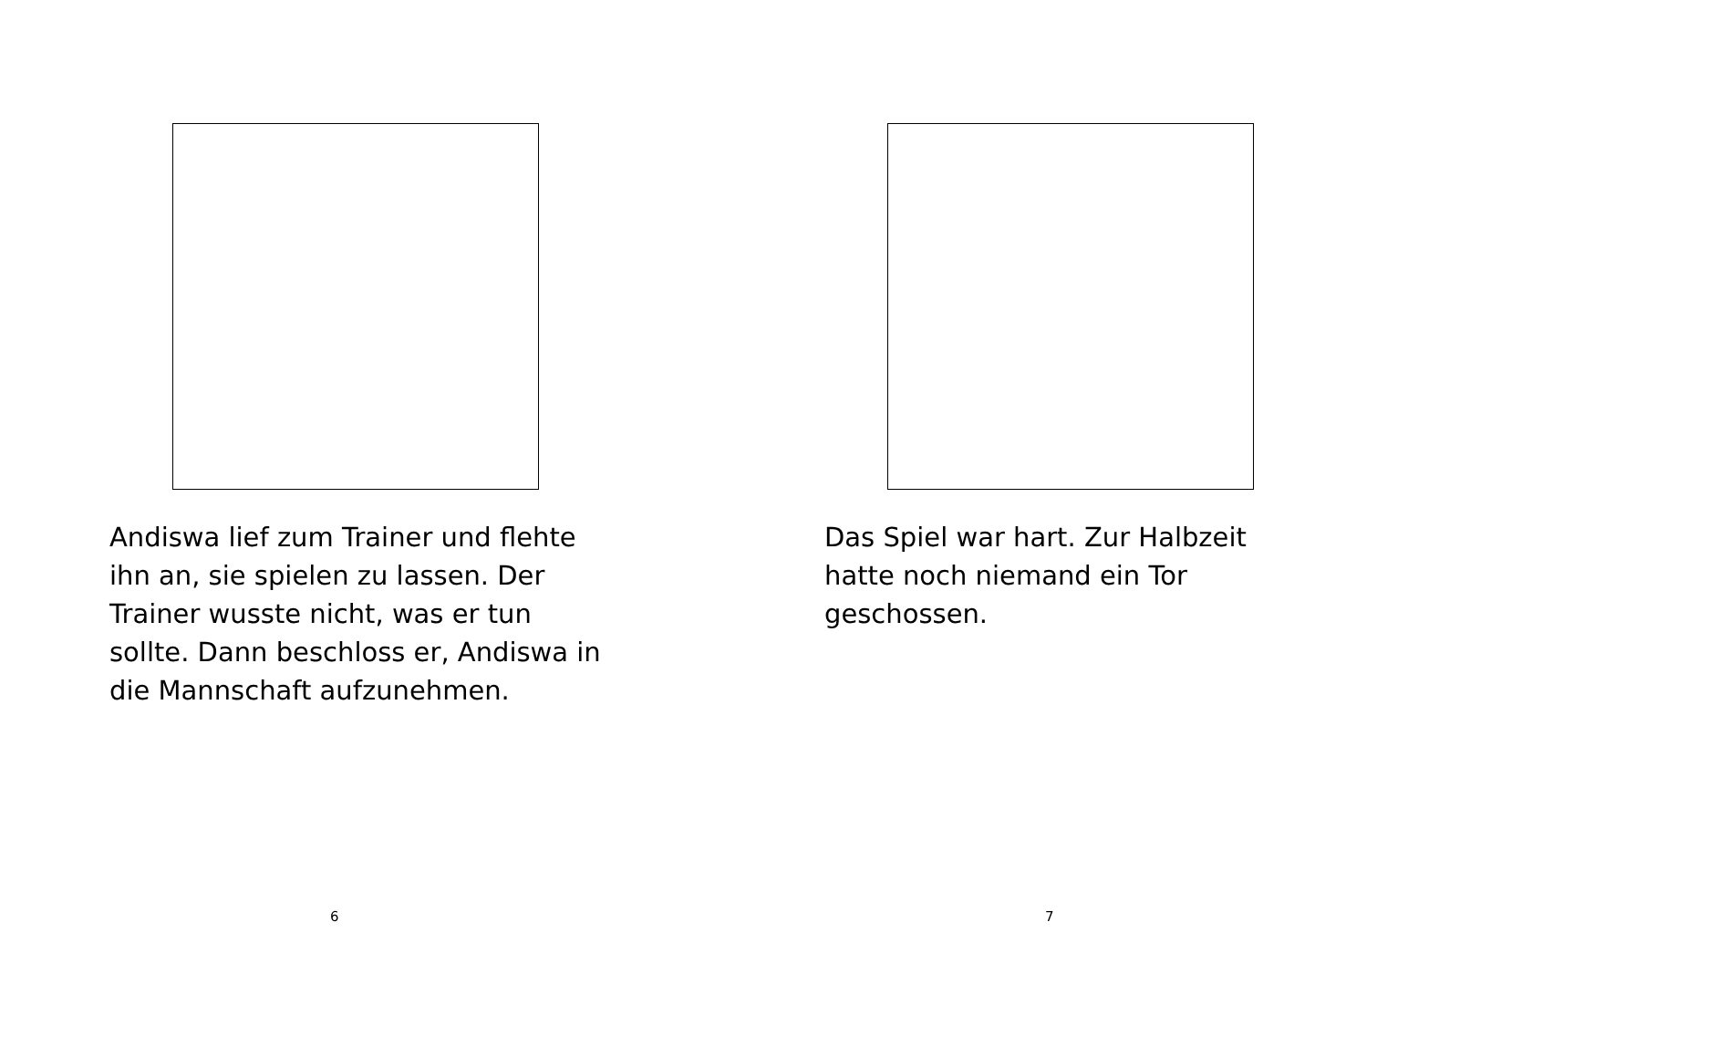Andiswa lief zum Trainer und flehte ihn an, sie spielen zu lassen. Der Trainer wusste nicht, was er tun sollte. Dann beschloss er, Andiswa in die Mannschaft aufzunehmen.
6
Das Spiel war hart. Zur Halbzeit hatte noch niemand ein Tor geschossen.
7